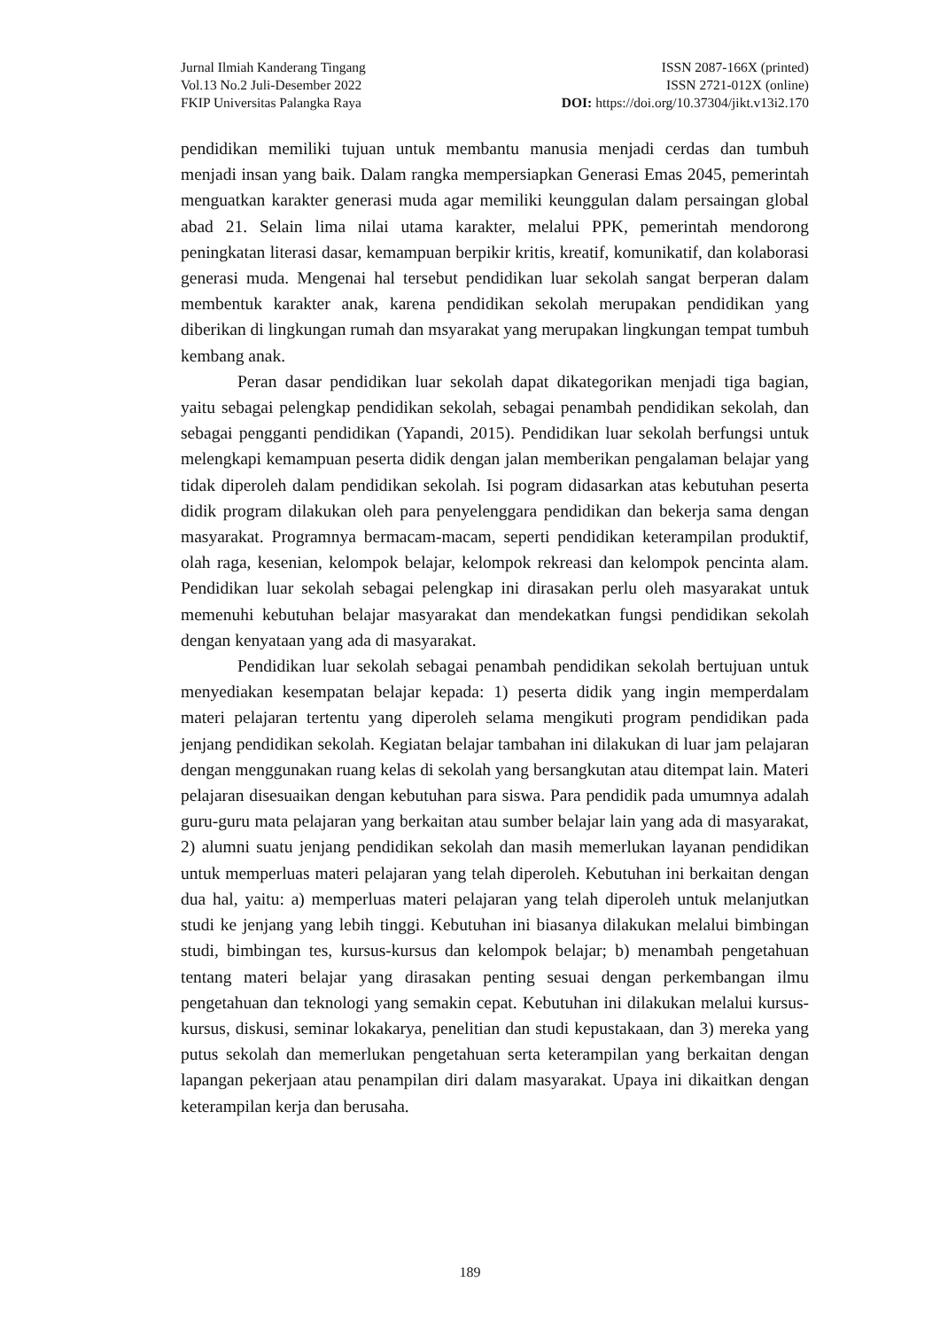Jurnal Ilmiah Kanderang Tingang
Vol.13 No.2 Juli-Desember 2022
FKIP Universitas Palangka Raya
ISSN 2087-166X (printed)
ISSN 2721-012X (online)
DOI: https://doi.org/10.37304/jikt.v13i2.170
pendidikan memiliki tujuan untuk membantu manusia menjadi cerdas dan tumbuh menjadi insan yang baik. Dalam rangka mempersiapkan Generasi Emas 2045, pemerintah menguatkan karakter generasi muda agar memiliki keunggulan dalam persaingan global abad 21. Selain lima nilai utama karakter, melalui PPK, pemerintah mendorong peningkatan literasi dasar, kemampuan berpikir kritis, kreatif, komunikatif, dan kolaborasi generasi muda. Mengenai hal tersebut pendidikan luar sekolah sangat berperan dalam membentuk karakter anak, karena pendidikan sekolah merupakan pendidikan yang diberikan di lingkungan rumah dan msyarakat yang merupakan lingkungan tempat tumbuh kembang anak.
Peran dasar pendidikan luar sekolah dapat dikategorikan menjadi tiga bagian, yaitu sebagai pelengkap pendidikan sekolah, sebagai penambah pendidikan sekolah, dan sebagai pengganti pendidikan (Yapandi, 2015). Pendidikan luar sekolah berfungsi untuk melengkapi kemampuan peserta didik dengan jalan memberikan pengalaman belajar yang tidak diperoleh dalam pendidikan sekolah. Isi pogram didasarkan atas kebutuhan peserta didik program dilakukan oleh para penyelenggara pendidikan dan bekerja sama dengan masyarakat. Programnya bermacam-macam, seperti pendidikan keterampilan produktif, olah raga, kesenian, kelompok belajar, kelompok rekreasi dan kelompok pencinta alam. Pendidikan luar sekolah sebagai pelengkap ini dirasakan perlu oleh masyarakat untuk memenuhi kebutuhan belajar masyarakat dan mendekatkan fungsi pendidikan sekolah dengan kenyataan yang ada di masyarakat.
Pendidikan luar sekolah sebagai penambah pendidikan sekolah bertujuan untuk menyediakan kesempatan belajar kepada: 1) peserta didik yang ingin memperdalam materi pelajaran tertentu yang diperoleh selama mengikuti program pendidikan pada jenjang pendidikan sekolah. Kegiatan belajar tambahan ini dilakukan di luar jam pelajaran dengan menggunakan ruang kelas di sekolah yang bersangkutan atau ditempat lain. Materi pelajaran disesuaikan dengan kebutuhan para siswa. Para pendidik pada umumnya adalah guru-guru mata pelajaran yang berkaitan atau sumber belajar lain yang ada di masyarakat, 2) alumni suatu jenjang pendidikan sekolah dan masih memerlukan layanan pendidikan untuk memperluas materi pelajaran yang telah diperoleh. Kebutuhan ini berkaitan dengan dua hal, yaitu: a) memperluas materi pelajaran yang telah diperoleh untuk melanjutkan studi ke jenjang yang lebih tinggi. Kebutuhan ini biasanya dilakukan melalui bimbingan studi, bimbingan tes, kursus-kursus dan kelompok belajar; b) menambah pengetahuan tentang materi belajar yang dirasakan penting sesuai dengan perkembangan ilmu pengetahuan dan teknologi yang semakin cepat. Kebutuhan ini dilakukan melalui kursus- kursus, diskusi, seminar lokakarya, penelitian dan studi kepustakaan, dan 3) mereka yang putus sekolah dan memerlukan pengetahuan serta keterampilan yang berkaitan dengan lapangan pekerjaan atau penampilan diri dalam masyarakat. Upaya ini dikaitkan dengan keterampilan kerja dan berusaha.
189